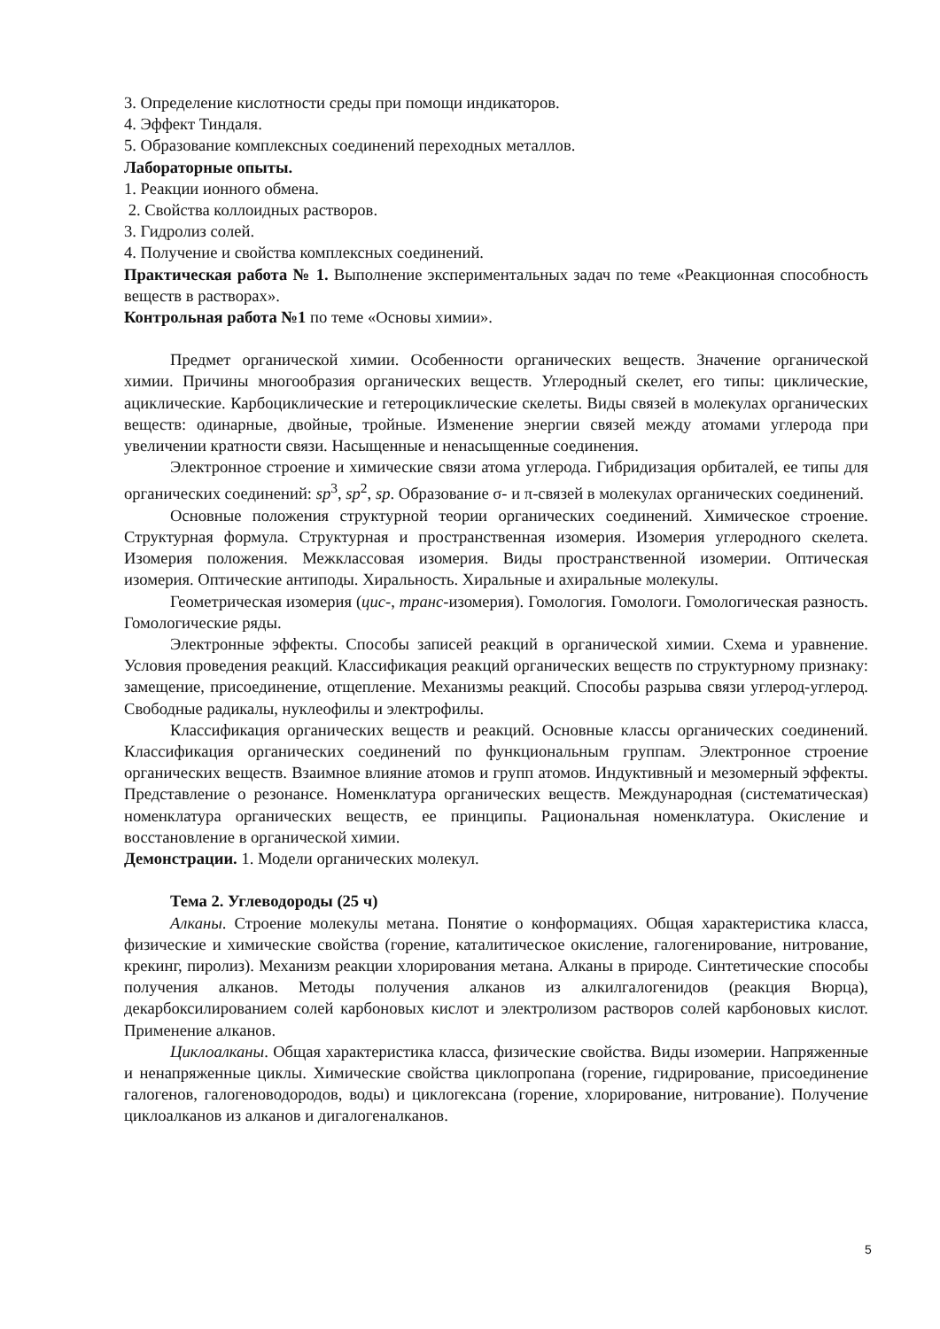3. Определение кислотности среды при помощи индикаторов.
4. Эффект Тиндаля.
5. Образование комплексных соединений переходных металлов.
Лабораторные опыты.
1. Реакции ионного обмена.
2. Свойства коллоидных растворов.
3. Гидролиз солей.
4. Получение и свойства комплексных соединений.
Практическая работа № 1. Выполнение экспериментальных задач по теме «Реакционная способность веществ в растворах».
Контрольная работа №1 по теме «Основы химии».
Предмет органической химии. Особенности органических веществ. Значение органической химии. Причины многообразия органических веществ. Углеродный скелет, его типы: циклические, ациклические. Карбоциклические и гетероциклические скелеты. Виды связей в молекулах органических веществ: одинарные, двойные, тройные. Изменение энергии связей между атомами углерода при увеличении кратности связи. Насыщенные и ненасыщенные соединения.
Электронное строение и химические связи атома углерода. Гибридизация орбиталей, ее типы для органических соединений: sp<sup>3</sup>, sp<sup>2</sup>, sp. Образование σ- и π-связей в молекулах органических соединений.
Основные положения структурной теории органических соединений. Химическое строение. Структурная формула. Структурная и пространственная изомерия. Изомерия углеродного скелета. Изомерия положения. Межклассовая изомерия. Виды пространственной изомерии. Оптическая изомерия. Оптические антиподы. Хиральность. Хиральные и ахиральные молекулы.
Геометрическая изомерия (цис-, транс-изомерия). Гомология. Гомологи. Гомологическая разность. Гомологические ряды.
Электронные эффекты. Способы записей реакций в органической химии. Схема и уравнение. Условия проведения реакций. Классификация реакций органических веществ по структурному признаку: замещение, присоединение, отщепление. Механизмы реакций. Способы разрыва связи углерод-углерод. Свободные радикалы, нуклеофилы и электрофилы.
Классификация органических веществ и реакций. Основные классы органических соединений. Классификация органических соединений по функциональным группам. Электронное строение органических веществ. Взаимное влияние атомов и групп атомов. Индуктивный и мезомерный эффекты. Представление о резонансе. Номенклатура органических веществ. Международная (систематическая) номенклатура органических веществ, ее принципы. Рациональная номенклатура. Окисление и восстановление в органической химии.
Демонстрации. 1. Модели органических молекул.
Тема 2. Углеводороды (25 ч)
Алканы. Строение молекулы метана. Понятие о конформациях. Общая характеристика класса, физические и химические свойства (горение, каталитическое окисление, галогенирование, нитрование, крекинг, пиролиз). Механизм реакции хлорирования метана. Алканы в природе. Синтетические способы получения алканов. Методы получения алканов из алкилгалогенидов (реакция Вюрца), декарбоксилированием солей карбоновых кислот и электролизом растворов солей карбоновых кислот. Применение алканов.
Циклоалканы. Общая характеристика класса, физические свойства. Виды изомерии. Напряженные и ненапряженные циклы. Химические свойства циклопропана (горение, гидрирование, присоединение галогенов, галогеноводородов, воды) и циклогексана (горение, хлорирование, нитрование). Получение циклоалканов из алканов и дигалогеналканов.
5